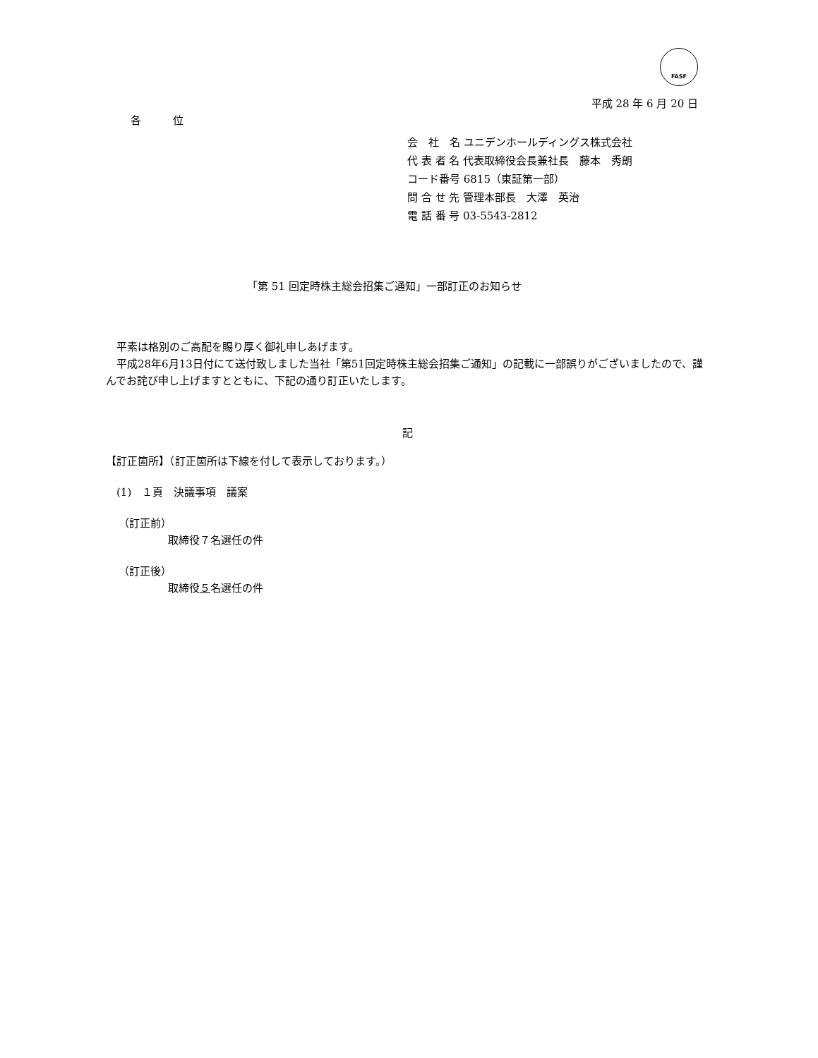FASF
平成 28 年 6 月 20 日
各　　　位
会　社　名 ユニデンホールディングス株式会社
代 表 者 名 代表取締役会長兼社長　藤本　秀朗
コード番号 6815（東証第一部）
問 合 せ 先 管理本部長　大澤　英治
電 話 番 号 03-5543-2812
「第 51 回定時株主総会招集ご通知」一部訂正のお知らせ
　平素は格別のご高配を賜り厚く御礼申しあげます。
　平成28年6月13日付にて送付致しました当社「第51回定時株主総会招集ご通知」の記載に一部誤りがございましたので、謹んでお詫び申し上げますとともに、下記の通り訂正いたします。
記
【訂正箇所】（訂正箇所は下線を付して表示しております。）
(1)　１頁　決議事項　議案
（訂正前）
取締役７名選任の件
（訂正後）
取締役５名選任の件